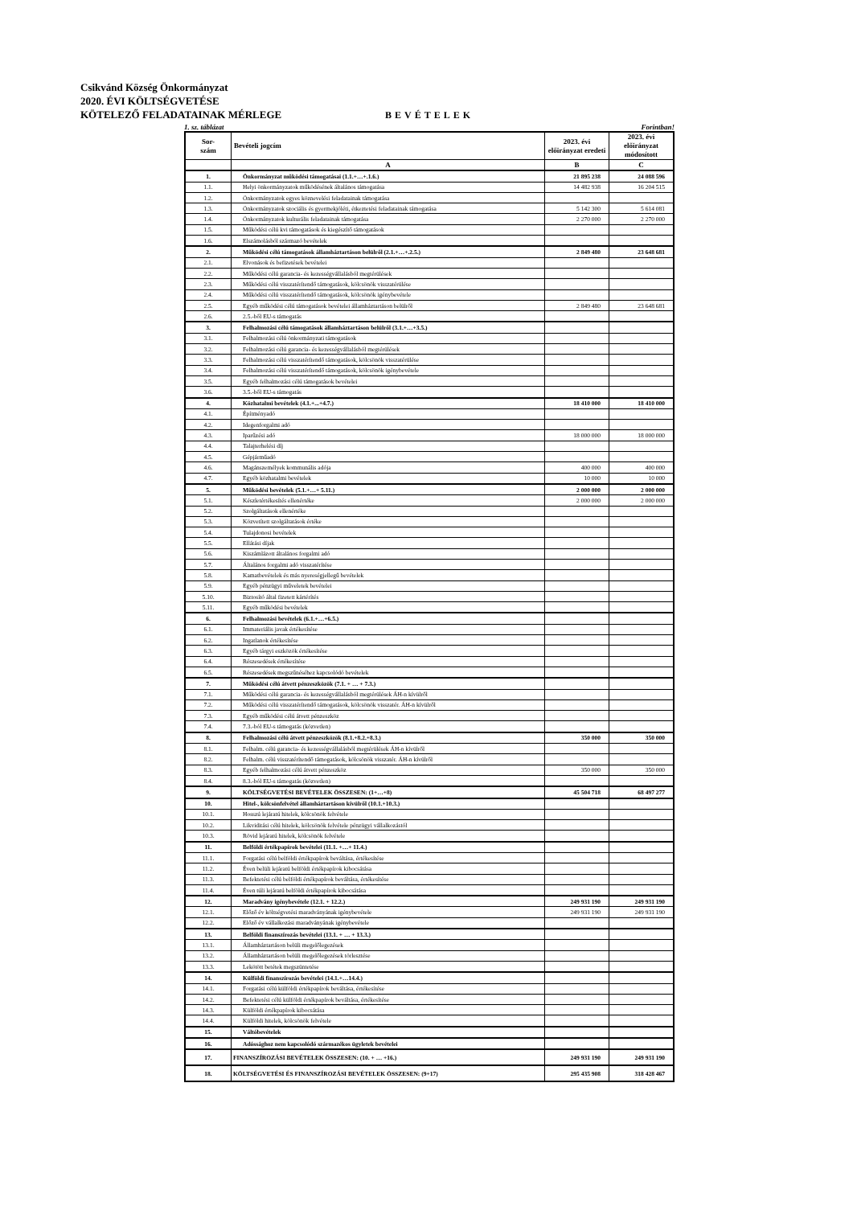Csikvánd Község Önkormányzat
2020. ÉVI KÖLTSÉGVETÉSE
KÖTELEZŐ FELADATAINAK MÉRLEGE
BEVÉTELEK
1. sz. táblázat Forintban!
| Sor- szám | Bevételi jogcím | 2023. évi előirányzat eredeti | 2023. évi előirányzat módosított |
| --- | --- | --- | --- |
| | A | B | C |
| 1. | Önkormányzat működési támogatásai (1.1.+…+.1.6.) | 21 895 238 | 24 088 596 |
| 1.1. | Helyi önkormányzatok működésének általános támogatása | 14 482 938 | 16 204 515 |
| 1.2. | Önkormányzatok egyes köznevelési feladatainak támogatása | | |
| 1.3. | Önkormányzatok szociális és gyermekjóléti, étkeztetési feladatainak támogatása | 5 142 300 | 5 614 081 |
| 1.4. | Önkormányzatok kulturális feladatainak támogatása | 2 270 000 | 2 270 000 |
| 1.5. | Működési célú kvi támogatások és kiegészítő támogatások | | |
| 1.6. | Elszámolásból származó bevételek | | |
| 2. | Működési célú támogatások államháztartáson belülről (2.1.+…+.2.5.) | 2 849 480 | 23 648 681 |
| 2.1. | Elvonások és befizetések bevételei | | |
| 2.2. | Működési célú garancia- és kezességvállalásból megtérülések | | |
| 2.3. | Működési célú visszatérítendő támogatások, kölcsönök visszatérülése | | |
| 2.4. | Működési célú visszatérítendő támogatások, kölcsönök igénybevétele | | |
| 2.5. | Egyéb működési célú támogatások bevételei államháztartáson belülről | 2 849 480 | 23 648 681 |
| 2.6. | 2.5.-ből EU-s támogatás | | |
| 3. | Felhalmozási célú támogatások államháztartáson belülről (3.1.+…+3.5.) | | |
| 3.1. | Felhalmozási célú önkormányzati támogatások | | |
| 3.2. | Felhalmozási célú garancia- és kezességvállalásból megtérülések | | |
| 3.3. | Felhalmozási célú visszatérítendő támogatások, kölcsönök visszatérülése | | |
| 3.4. | Felhalmozási célú visszatérítendő támogatások, kölcsönök igénybevétele | | |
| 3.5. | Egyéb felhalmozási célú támogatások bevételei | | |
| 3.6. | 3.5.-ből EU-s támogatás | | |
| 4. | Közhatalmi bevételek (4.1.+...+4.7.) | 18 410 000 | 18 410 000 |
| 4.1. | Építményadó | | |
| 4.2. | Idegenforgalmi adó | | |
| 4.3. | Iparűzési adó | 18 000 000 | 18 000 000 |
| 4.4. | Talajterhelési díj | | |
| 4.5. | Gépjárműadó | | |
| 4.6. | Magánszemélyek kommunális adója | 400 000 | 400 000 |
| 4.7. | Egyéb közhatalmi bevételek | 10 000 | 10 000 |
| 5. | Működési bevételek (5.1.+…+ 5.11.) | 2 000 000 | 2 000 000 |
| 5.1. | Készletértékesítés ellenértéke | 2 000 000 | 2 000 000 |
| 5.2. | Szolgáltatások ellenértéke | | |
| 5.3. | Közvetített szolgáltatások értéke | | |
| 5.4. | Tulajdonosi bevételek | | |
| 5.5. | Ellátási díjak | | |
| 5.6. | Kiszámlázott általános forgalmi adó | | |
| 5.7. | Általános forgalmi adó visszatérítése | | |
| 5.8. | Kamatbevételek és más nyereségjellegű bevételek | | |
| 5.9. | Egyéb pénzügyi műveletek bevételei | | |
| 5.10. | Biztosító által fizetett kártérítés | | |
| 5.11. | Egyéb működési bevételek | | |
| 6. | Felhalmozási bevételek (6.1.+…+6.5.) | | |
| 6.1. | Immateriális javak értékesítése | | |
| 6.2. | Ingatlanok értékesítése | | |
| 6.3. | Egyéb tárgyi eszközök értékesítése | | |
| 6.4. | Részesedések értékesítése | | |
| 6.5. | Részesedések megszűnéséhez kapcsolódó bevételek | | |
| 7. | Működési célú átvett pénzeszközök (7.1. + … + 7.3.) | | |
| 7.1. | Működési célú garancia- és kezességvállalásból megtérülések ÁH-n kívülről | | |
| 7.2. | Működési célú visszatérítendő támogatások, kölcsönök visszatér. ÁH-n kívülről | | |
| 7.3. | Egyéb működési célú átvett pénzeszköz | | |
| 7.4. | 7.3.-ból EU-s támogatás (közvetlen) | | |
| 8. | Felhalmozási célú átvett pénzeszközök (8.1.+8.2.+8.3.) | 350 000 | 350 000 |
| 8.1. | Felhalm. célú garancia- és kezességvállalásból megtérülések ÁH-n kívülről | | |
| 8.2. | Felhalm. célú visszatérítendő támogatások, kölcsönök visszatér. ÁH-n kívülről | | |
| 8.3. | Egyéb felhalmozási célú átvett pénzeszköz | 350 000 | 350 000 |
| 8.4. | 8.3.-ból EU-s támogatás (közvetlen) | | |
| 9. | KÖLTSÉGVETÉSI BEVÉTELEK ÖSSZESEN: (1+…+8) | 45 504 718 | 68 497 277 |
| 10. | Hitel-, kölcsönfelvétel államháztartáson kívülről (10.1.+10.3.) | | |
| 10.1. | Hosszú lejáratú hitelek, kölcsönök felvétele | | |
| 10.2. | Likviditási célú hitelek, kölcsönök felvétele pénzügyi vállalkozástól | | |
| 10.3. | Rövid lejáratú hitelek, kölcsönök felvétele | | |
| 11. | Belföldi értékpapírok bevételei (11.1. +…+ 11.4.) | | |
| 11.1. | Forgatási célú belföldi értékpapírok beváltása, értékesítése | | |
| 11.2. | Éven belüli lejáratú belföldi értékpapírok kibocsátása | | |
| 11.3. | Befektetési célú belföldi értékpapírok beváltása, értékesítése | | |
| 11.4. | Éven túli lejáratú belföldi értékpapírok kibocsátása | | |
| 12. | Maradvány igénybevétele (12.1. + 12.2.) | 249 931 190 | 249 931 190 |
| 12.1. | Előző év költségvetési maradványának igénybevétele | 249 931 190 | 249 931 190 |
| 12.2. | Előző év vállalkozási maradványának igénybevétele | | |
| 13. | Belföldi finanszírozás bevételei (13.1. + … + 13.3.) | | |
| 13.1. | Államháztartáson belüli megelőlegezések | | |
| 13.2. | Államháztartáson belüli megelőlegezések törlesztése | | |
| 13.3. | Lekötött betétek megszüntetése | | |
| 14. | Külföldi finanszírozás bevételei (14.1.+…14.4.) | | |
| 14.1. | Forgatási célú külföldi értékpapírok beváltása, értékesítése | | |
| 14.2. | Befektetési célú külföldi értékpapírok beváltása, értékesítése | | |
| 14.3. | Külföldi értékpapírok kibocsátása | | |
| 14.4. | Külföldi hitelek, kölcsönök felvétele | | |
| 15. | Váltóbevételek | | |
| 16. | Adóssághoz nem kapcsolódó származékos ügyletek bevételei | | |
| 17. | FINANSZÍROZÁSI BEVÉTELEK ÖSSZESEN: (10. + … +16.) | 249 931 190 | 249 931 190 |
| 18. | KÖLTSÉGVETÉSI ÉS FINANSZÍROZÁSI BEVÉTELEK ÖSSZESEN: (9+17) | 295 435 908 | 318 428 467 |